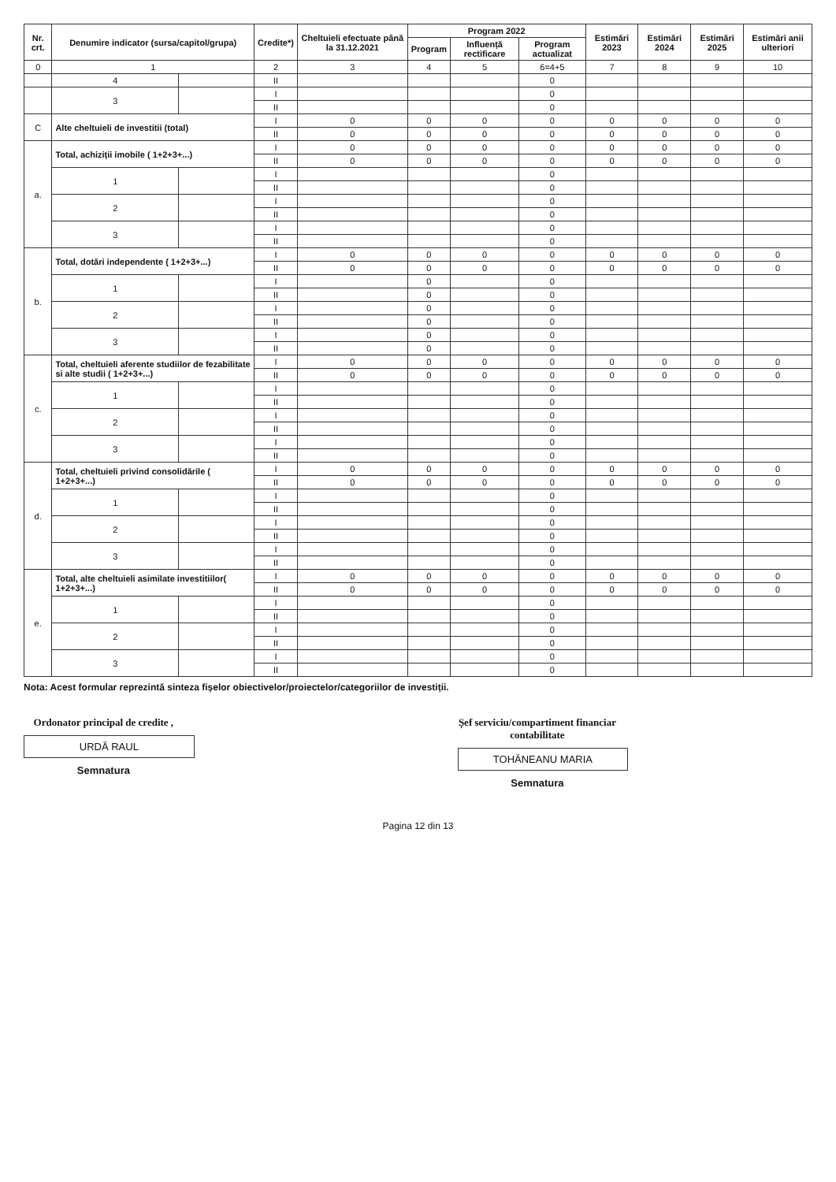| Nr. crt. | Denumire indicator (sursa/capitol/grupa) | | Credite*) | Cheltuieli efectuate până la 31.12.2021 | Program 2022 | | | Estimări 2023 | Estimări 2024 | Estimări 2025 | Estimări anii ulteriori |
| --- | --- | --- | --- | --- | --- | --- | --- | --- | --- | --- | --- |
| | | | | | Program | Influență rectificare | Program actualizat | | | | |
| 0 | 1 | | 2 | 3 | 4 | 5 | 6=4+5 | 7 | 8 | 9 | 10 |
| | 4 | | II | | | | 0 | | | | |
| | 3 | | I | | | | 0 | | | | |
| | | | II | | | | 0 | | | | |
| C | Alte cheltuieli de investitii (total) | | I | 0 | 0 | 0 | 0 | 0 | 0 | 0 | 0 |
| | | | II | 0 | 0 | 0 | 0 | 0 | 0 | 0 | 0 |
| a. | Total, achiziții imobile ( 1+2+3+...) | | I | 0 | 0 | 0 | 0 | 0 | 0 | 0 | 0 |
| | | | II | 0 | 0 | 0 | 0 | 0 | 0 | 0 | 0 |
| | 1 | | I | | | | 0 | | | | |
| | | | II | | | | 0 | | | | |
| | 2 | | I | | | | 0 | | | | |
| | | | II | | | | 0 | | | | |
| | 3 | | I | | | | 0 | | | | |
| | | | II | | | | 0 | | | | |
| b. | Total, dotări independente ( 1+2+3+...) | | I | 0 | 0 | 0 | 0 | 0 | 0 | 0 | 0 |
| | | | II | 0 | 0 | 0 | 0 | 0 | 0 | 0 | 0 |
| | 1 | | I | | 0 | | 0 | | | | |
| | | | II | | 0 | | 0 | | | | |
| | 2 | | I | | 0 | | 0 | | | | |
| | | | II | | 0 | | 0 | | | | |
| | 3 | | I | | 0 | | 0 | | | | |
| | | | II | | 0 | | 0 | | | | |
| c. | Total, cheltuieli aferente studiilor de fezabilitate si alte studii ( 1+2+3+...) | | I | 0 | 0 | 0 | 0 | 0 | 0 | 0 | 0 |
| | | | II | 0 | 0 | 0 | 0 | 0 | 0 | 0 | 0 |
| | 1 | | I | | | | 0 | | | | |
| | | | II | | | | 0 | | | | |
| | 2 | | I | | | | 0 | | | | |
| | | | II | | | | 0 | | | | |
| | 3 | | I | | | | 0 | | | | |
| | | | II | | | | 0 | | | | |
| d. | Total, cheltuieli privind consolidările ( 1+2+3+...) | | I | 0 | 0 | 0 | 0 | 0 | 0 | 0 | 0 |
| | | | II | 0 | 0 | 0 | 0 | 0 | 0 | 0 | 0 |
| | 1 | | I | | | | 0 | | | | |
| | | | II | | | | 0 | | | | |
| | 2 | | I | | | | 0 | | | | |
| | | | II | | | | 0 | | | | |
| | 3 | | I | | | | 0 | | | | |
| | | | II | | | | 0 | | | | |
| e. | Total, alte cheltuieli asimilate investitiilor( 1+2+3+...) | | I | 0 | 0 | 0 | 0 | 0 | 0 | 0 | 0 |
| | | | II | 0 | 0 | 0 | 0 | 0 | 0 | 0 | 0 |
| | 1 | | I | | | | 0 | | | | |
| | | | II | | | | 0 | | | | |
| | 2 | | I | | | | 0 | | | | |
| | | | II | | | | 0 | | | | |
| | 3 | | I | | | | 0 | | | | |
| | | | II | | | | 0 | | | | |
Nota: Acest formular reprezintă sinteza fișelor obiectivelor/proiectelor/categoriilor de investiții.
Ordonator principal de credite ,
URDĂ RAUL
Semnatura
Șef serviciu/compartiment financiar contabilitate
TOHĂNEANU MARIA
Semnatura
Pagina 12 din 13